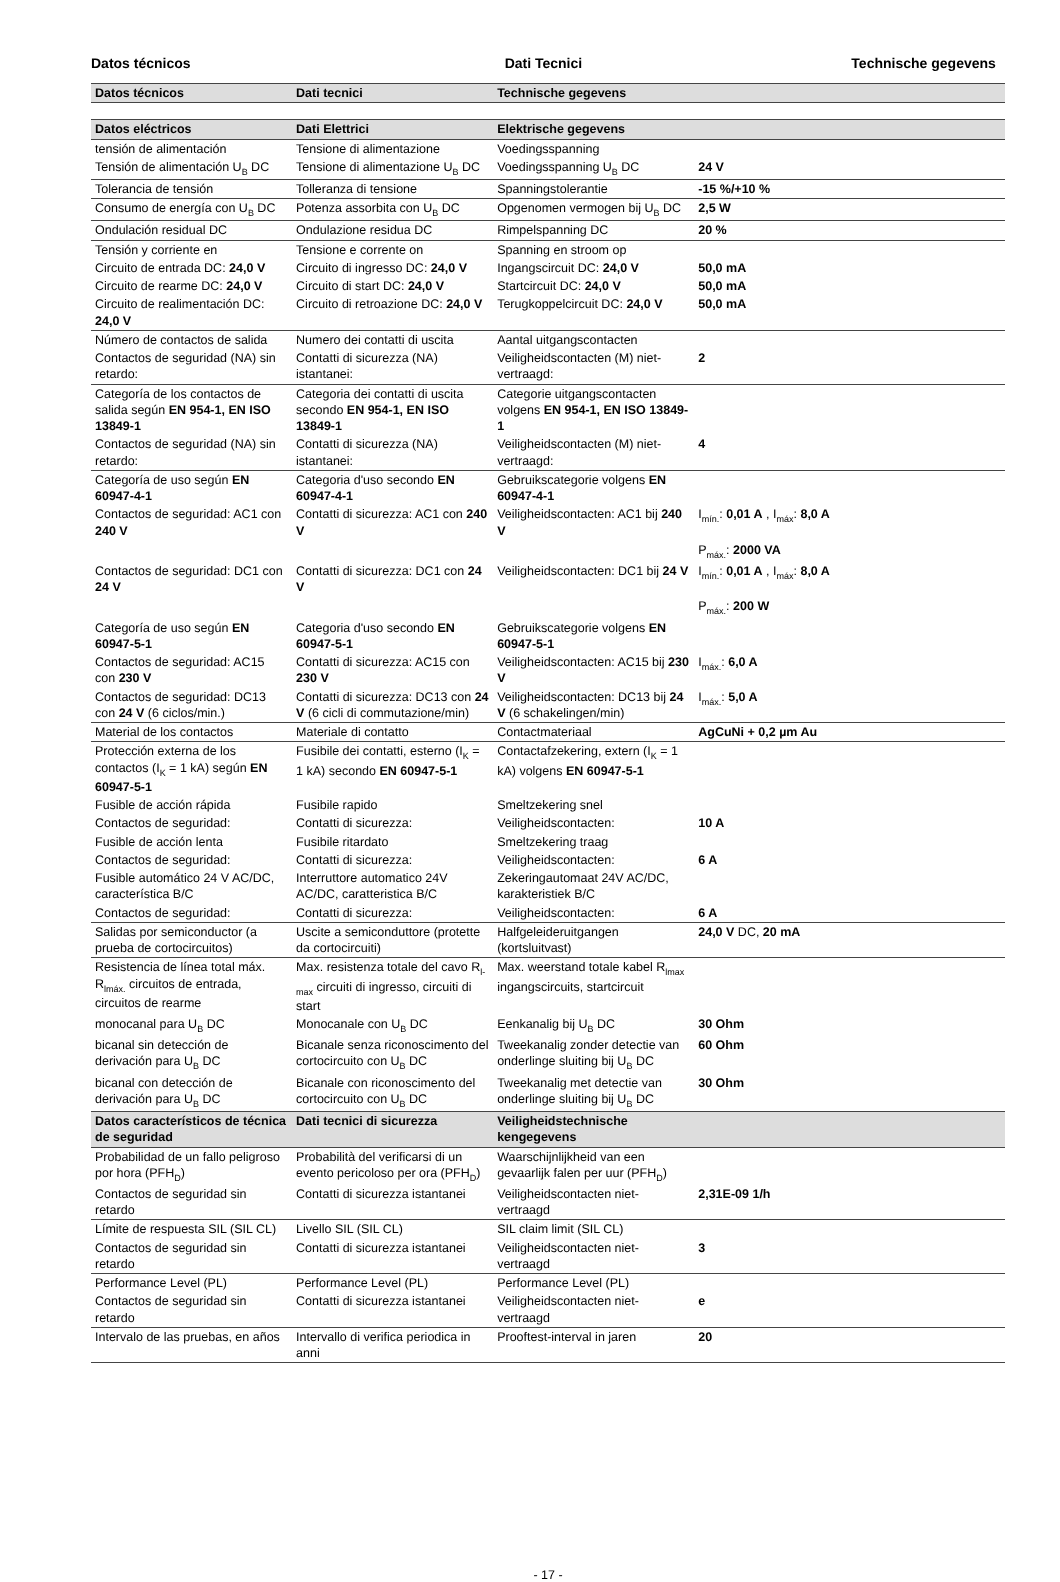Datos técnicos Dati Tecnici Technische gegevens
| Datos técnicos | Dati tecnici | Technische gegevens | |
| --- | --- | --- | --- |
| Datos eléctricos | Dati Elettrici | Elektrische gegevens | |
| tensión de alimentación | Tensione di alimentazione | Voedingsspanning | |
| Tensión de alimentación U<sub>B</sub> DC | Tensione di alimentazione U<sub>B</sub> DC | Voedingsspanning U<sub>B</sub> DC | 24 V |
| Tolerancia de tensión | Tolleranza di tensione | Spanningstolerantie | -15 %/+10 % |
| Consumo de energía con U<sub>B</sub> DC | Potenza assorbita con U<sub>B</sub> DC | Opgenomen vermogen bij U<sub>B</sub> DC | 2,5 W |
| Ondulación residual DC | Ondulazione residua DC | Rimpelspanning DC | 20 % |
| Tensión y corriente en | Tensione e corrente on | Spanning en stroom op | |
| Circuito de entrada DC: 24,0 V | Circuito di ingresso DC: 24,0 V | Ingangscircuit DC: 24,0 V | 50,0 mA |
| Circuito de rearme DC: 24,0 V | Circuito di start DC: 24,0 V | Startcircuit DC: 24,0 V | 50,0 mA |
| Circuito de realimentación DC: 24,0 V | Circuito di retroazione DC: 24,0 V | Terugkoppelcircuit DC: 24,0 V | 50,0 mA |
| Número de contactos de salida | Numero dei contatti di uscita | Aantal uitgangscontacten | |
| Contactos de seguridad (NA) sin retardo: | Contatti di sicurezza (NA) istantanei: | Veiligheidscontacten (M) niet-vertraagd: | 2 |
| Categoría de los contactos de salida según EN 954-1, EN ISO 13849-1 | Categoria dei contatti di uscita secondo EN 954-1, EN ISO 13849-1 | Categorie uitgangscontacten volgens EN 954-1, EN ISO 13849-1 | |
| Contactos de seguridad (NA) sin retardo: | Contatti di sicurezza (NA) istantanei: | Veiligheidscontacten (M) niet-vertraagd: | 4 |
| Categoría de uso según EN 60947-4-1 | Categoria d'uso secondo EN 60947-4-1 | Gebruikscategorie volgens EN 60947-4-1 | |
| Contactos de seguridad: AC1 con 240 V | Contatti di sicurezza: AC1 con 240 V | Veiligheidscontacten: AC1 bij 240 V | I<sub>mín.</sub>: 0,01 A , I<sub>máx</sub>: 8,0 A P<sub>máx.</sub>: 2000 VA |
| Contactos de seguridad: DC1 con 24 V | Contatti di sicurezza: DC1 con 24 V | Veiligheidscontacten: DC1 bij 24 V | I<sub>mín.</sub>: 0,01 A , I<sub>máx</sub>: 8,0 A P<sub>máx.</sub>: 200 W |
| Categoría de uso según EN 60947-5-1 | Categoria d'uso secondo EN 60947-5-1 | Gebruikscategorie volgens EN 60947-5-1 | |
| Contactos de seguridad: AC15 con 230 V | Contatti di sicurezza: AC15 con 230 V | Veiligheidscontacten: AC15 bij 230 V | I<sub>máx.</sub>: 6,0 A |
| Contactos de seguridad: DC13 con 24 V (6 ciclos/min.) | Contatti di sicurezza: DC13 con 24 V (6 cicli di commutazione/min) | Veiligheidscontacten: DC13 bij 24 V (6 schakelingen/min) | I<sub>máx.</sub>: 5,0 A |
| Material de los contactos | Materiale di contatto | Contactmateriaal | AgCuNi + 0,2 µm Au |
| Protección externa de los contactos (I<sub>K</sub> = 1 kA) según EN 60947-5-1 | Fusibile dei contatti, esterno (I<sub>K</sub> = 1 kA) secondo EN 60947-5-1 | Contactafzekering, extern (I<sub>K</sub> = 1 kA) volgens EN 60947-5-1 | |
| Fusible de acción rápida | Fusibile rapido | Smeltzekering snel | |
| Contactos de seguridad: | Contatti di sicurezza: | Veiligheidscontacten: | 10 A |
| Fusible de acción lenta | Fusibile ritardato | Smeltzekering traag | |
| Contactos de seguridad: | Contatti di sicurezza: | Veiligheidscontacten: | 6 A |
| Fusible automático 24 V AC/DC, característica B/C | Interruttore automatico 24V AC/DC, caratteristica B/C | Zekeringautomaat 24V AC/DC, karakteristiek B/C | |
| Contactos de seguridad: | Contatti di sicurezza: | Veiligheidscontacten: | 6 A |
| Salidas por semiconductor (a prueba de cortocircuitos) | Uscite a semiconduttore (protette da cortocircuiti) | Halfgeleideruitgangen (kortsluitvast) | 24,0 V DC, 20 mA |
| Resistencia de línea total máx. R<sub>lmáx.</sub> circuitos de entrada, circuitos de rearme | Max. resistenza totale del cavo R<sub>l-max</sub> circuiti di ingresso, circuiti di start | Max. weerstand totale kabel R<sub>lmax</sub> ingangscircuits, startcircuit | |
| monocanal para U<sub>B</sub> DC | Monocanale con U<sub>B</sub> DC | Eenkanalig bij U<sub>B</sub> DC | 30 Ohm |
| bicanal sin detección de derivación para U<sub>B</sub> DC | Bicanale senza riconoscimento del cortocircuito con U<sub>B</sub> DC | Tweekanalig zonder detectie van onderlinge sluiting bij U<sub>B</sub> DC | 60 Ohm |
| bicanal con detección de derivación para U<sub>B</sub> DC | Bicanale con riconoscimento del cortocircuito con U<sub>B</sub> DC | Tweekanalig met detectie van onderlinge sluiting bij U<sub>B</sub> DC | 30 Ohm |
| Datos característicos de técnica de seguridad | Dati tecnici di sicurezza | Veiligheidstechnische kengegevens | |
| Probabilidad de un fallo peligroso por hora (PFH<sub>D</sub>) | Probabilità del verificarsi di un evento pericoloso per ora (PFH<sub>D</sub>) | Waarschijnlijkheid van een gevaarlijk falen per uur (PFH<sub>D</sub>) | |
| Contactos de seguridad sin retardo | Contatti di sicurezza istantanei | Veiligheidscontacten niet-vertraagd | 2,31E-09 1/h |
| Límite de respuesta SIL (SIL CL) | Livello SIL (SIL CL) | SIL claim limit (SIL CL) | |
| Contactos de seguridad sin retardo | Contatti di sicurezza istantanei | Veiligheidscontacten niet-vertraagd | 3 |
| Performance Level (PL) | Performance Level (PL) | Performance Level (PL) | |
| Contactos de seguridad sin retardo | Contatti di sicurezza istantanei | Veiligheidscontacten niet-vertraagd | e |
| Intervalo de las pruebas, en años | Intervallo di verifica periodica in anni | Prooftest-interval in jaren | 20 |
- 17 -